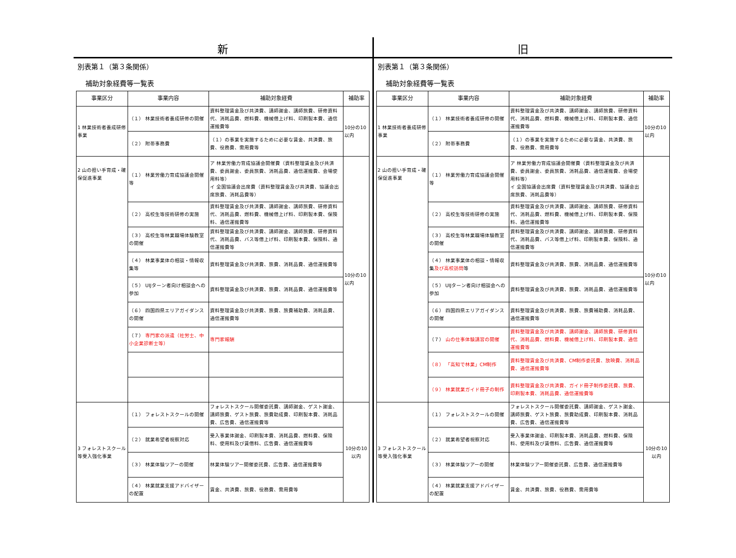新
別表第１（第３条関係）
補助対象経費等一覧表
| 事業区分 | 事業内容 | 補助対象経費 | 補助率 |
| --- | --- | --- | --- |
| 1 林業技術者養成研修事業 | （１） 林業技術者養成研修の開催 | 資料整理賃金及び共済費、講師謝金、講師旅費、研修資料代、消耗品費、燃料費、機械借上げ料、印刷製本費、通信運搬費等 | 10分の10以内 |
| | （２） 附帯事務費 | （１）の事業を実施するために必要な賃金、共済費、旅費、役務費、需用費等 | |
| 2 山の担い手育成・確保促進事業 | （１） 林業労働力育成協議会開催等 | ア 林業労働力育成協議会開催費（資料整理賃金及び共済費、委員謝金、委員旅費、消耗品費、通信運搬費、会場使用料等） イ 全国協議会出席費（資料整理賃金及び共済費、協議会出席旅費、消耗品費等） | 10分の10以内 |
| | （２） 高校生等技術研修の実施 | 資料整理賃金及び共済費、講師謝金、講師旅費、研修資料代、消耗品費、燃料費、機械借上げ料、印刷製本費、保険料、通信運搬費等 | |
| | （３） 高校生等林業職場体験教室の開催 | 資料整理賃金及び共済費、講師謝金、講師旅費、研修資料代、消耗品費、バス等借上げ料、印刷製本費、保険料、通信運搬費等 | |
| | （４） 林業事業体の相談・情報収集等 | 資料整理賃金及び共済費、旅費、消耗品費、通信運搬費等 | |
| | （５） UIJターン者向け相談会への参加 | 資料整理賃金及び共済費、旅費、消耗品費、通信運搬費等 | |
| | （６） 四国四県エリアガイダンスの開催 | 資料整理賃金及び共済費、旅費、旅費補助費、消耗品費、通信運搬費等 | |
| | （７） 専門家の派遣（社労士、中小企業診断士等） | 専門家報酬 | |
| 3 フォレストスクール等受入強化事業 | （１） フォレストスクールの開催 | フォレストスクール開催委託費、講師謝金、ゲスト謝金、講師旅費、ゲスト旅費、旅費助成費、印刷製本費、消耗品費、広告費、通信運搬費等 | 10分の10以内 |
| | （２） 就業希望者視察対応 | 受入事業体謝金、印刷製本費、消耗品費、燃料費、保険料、使用料及び賃借料、広告費、通信運搬費等 | |
| | （３） 林業体験ツアーの開催 | 林業体験ツアー開催委託費、広告費、通信運搬費等 | |
| | （４） 林業就業支援アドバイザーの配置 | 賃金、共済費、旅費、役務費、需用費等 | |
旧
別表第１（第３条関係）
補助対象経費等一覧表
| 事業区分 | 事業内容 | 補助対象経費 | 補助率 |
| --- | --- | --- | --- |
| 1 林業技術者養成研修事業 | （１） 林業技術者養成研修の開催 | 資料整理賃金及び共済費、講師謝金、講師旅費、研修資料代、消耗品費、燃料費、機械借上げ料、印刷製本費、通信運搬費等 | 10分の10以内 |
| | （２） 附帯事務費 | （１）の事業を実施するために必要な賃金、共済費、旅費、役務費、需用費等 | |
| 2 山の担い手育成・確保促進事業 | （１） 林業労働力育成協議会開催等 | ア 林業労働力育成協議会開催費（資料整理賃金及び共済費、委員謝金、委員旅費、消耗品費、通信運搬費、会場使用料等） イ 全国協議会出席費（資料整理賃金及び共済費、協議会出席旅費、消耗品費等） | 10分の10以内 |
| | （２） 高校生等技術研修の実施 | 資料整理賃金及び共済費、講師謝金、講師旅費、研修資料代、消耗品費、燃料費、機械借上げ料、印刷製本費、保険料、通信運搬費等 | |
| | （３） 高校生等林業職場体験教室の開催 | 資料整理賃金及び共済費、講師謝金、講師旅費、研修資料代、消耗品費、バス等借上げ料、印刷製本費、保険料、通信運搬費等 | |
| | （４） 林業事業体の相談・情報収集 及び高校訪問 等 | 資料整理賃金及び共済費、旅費、消耗品費、通信運搬費等 | |
| | （５） UIJターン者向け相談会への参加 | 資料整理賃金及び共済費、旅費、消耗品費、通信運搬費等 | |
| | （６） 四国四県エリアガイダンスの開催 | 資料整理賃金及び共済費、旅費、旅費補助費、消耗品費、通信運搬費等 | |
| | （７） 山の仕事体験講習の開催 | 資料整理賃金及び共済費、講師謝金、講師旅費、研修資料代、消耗品費、燃料費、機械借上げ料、印刷製本費、通信運搬費等 | |
| | （８） 「高知で林業」CM制作 | 資料整理賃金及び共済費、CM制作委託費、放映費、消耗品費、通信運搬費等 | |
| | （９） 林業就業ガイド冊子の制作 | 資料整理賃金及び共済費、ガイド冊子制作委託費、旅費、印刷製本費、消耗品費、通信運搬費等 | |
| 3 フォレストスクール等受入強化事業 | （１） フォレストスクールの開催 | フォレストスクール開催委託費、講師謝金、ゲスト謝金、講師旅費、ゲスト旅費、旅費助成費、印刷製本費、消耗品費、広告費、通信運搬費等 | 10分の10以内 |
| | （２） 就業希望者視察対応 | 受入事業体謝金、印刷製本費、消耗品費、燃料費、保険料、使用料及び賃借料、広告費、通信運搬費等 | |
| | （３） 林業体験ツアーの開催 | 林業体験ツアー開催委託費、広告費、通信運搬費等 | |
| | （４） 林業就業支援アドバイザーの配置 | 賃金、共済費、旅費、役務費、需用費等 | |